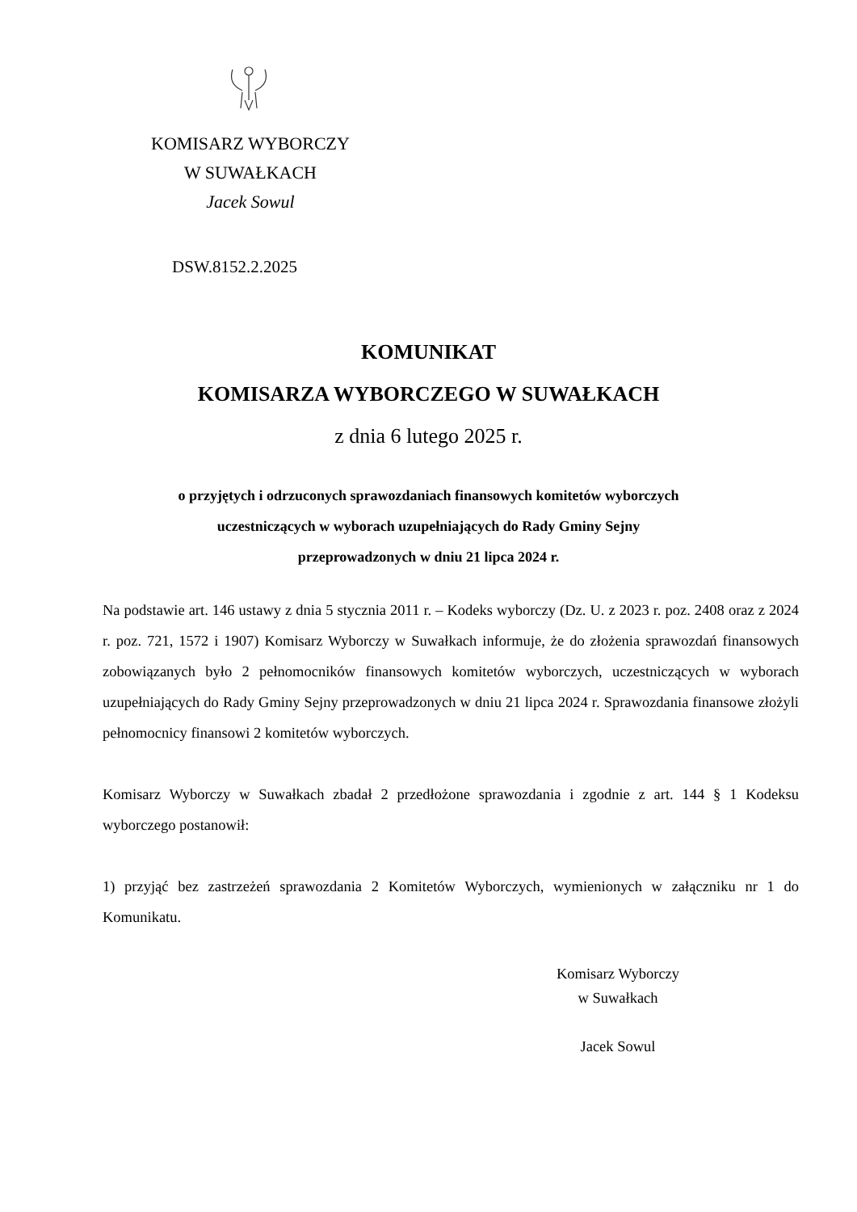KOMISARZ WYBORCZY
W SUWAŁKACH
Jacek Sowul
DSW.8152.2.2025
KOMUNIKAT
KOMISARZA WYBORCZEGO W SUWAŁKACH
z dnia 6 lutego 2025 r.
o przyjętych i odrzuconych sprawozdaniach finansowych komitetów wyborczych
uczestniczących w wyborach uzupełniających do Rady Gminy Sejny
przeprowadzonych w dniu 21 lipca 2024 r.
Na podstawie art. 146 ustawy z dnia 5 stycznia 2011 r. – Kodeks wyborczy (Dz. U. z 2023 r. poz. 2408 oraz z 2024 r. poz. 721, 1572 i 1907) Komisarz Wyborczy w Suwałkach informuje, że do złożenia sprawozdań finansowych zobowiązanych było 2 pełnomocników finansowych komitetów wyborczych, uczestniczących w wyborach uzupełniających do Rady Gminy Sejny przeprowadzonych w dniu 21 lipca 2024 r. Sprawozdania finansowe złożyli pełnomocnicy finansowi 2 komitetów wyborczych.
Komisarz Wyborczy w Suwałkach zbadał 2 przedłożone sprawozdania i zgodnie z art. 144 § 1 Kodeksu wyborczego postanowił:
1) przyjąć bez zastrzeżeń sprawozdania 2 Komitetów Wyborczych, wymienionych w załączniku nr 1 do Komunikatu.
Komisarz Wyborczy
w Suwałkach
Jacek Sowul